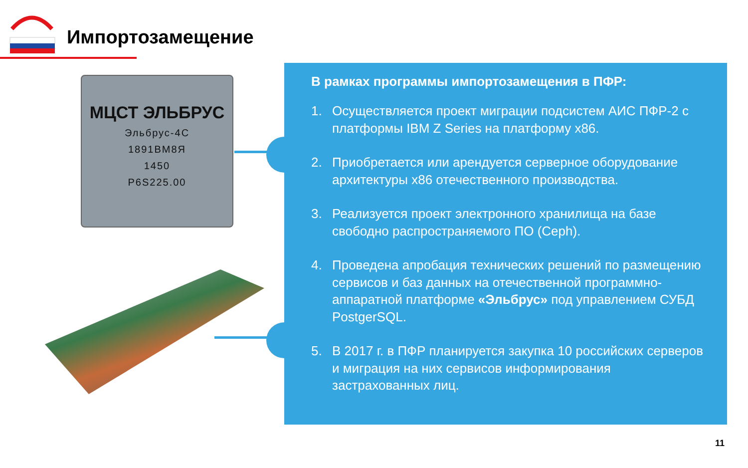Импортозамещение
МЦСТ ЭЛЬБРУС
Эльбрус-4С
1891ВМ8Я
1450
Р6S225.00
В рамках программы импортозамещения в ПФР:
1. Осуществляется проект миграции подсистем АИС ПФР-2 с платформы IBM Z Series на платформу x86.
2. Приобретается или арендуется серверное оборудование архитектуры x86 отечественного производства.
3. Реализуется проект электронного хранилища на базе свободно распространяемого ПО (Ceph).
4. Проведена апробация технических решений по размещению сервисов и баз данных на отечественной программно-аппаратной платформе «Эльбрус» под управлением СУБД PostgerSQL.
5. В 2017 г. в ПФР планируется закупка 10 российских серверов и миграция на них сервисов информирования застрахованных лиц.
11